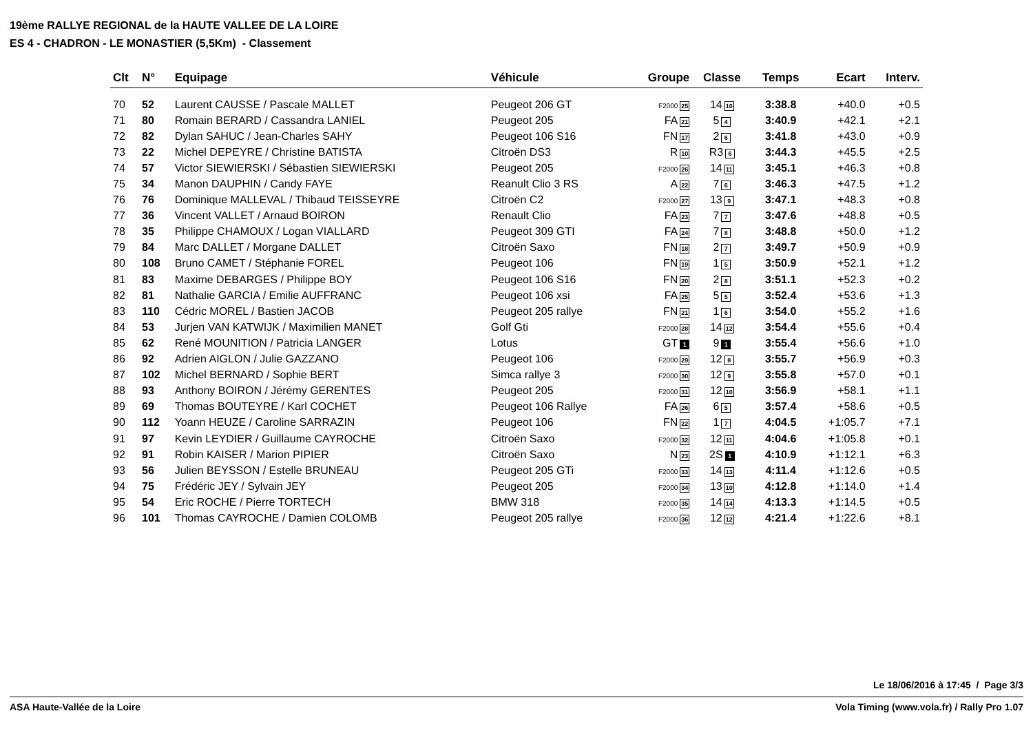19ème RALLYE REGIONAL de la HAUTE VALLEE DE LA LOIRE
ES 4 - CHADRON - LE MONASTIER (5,5Km) - Classement
| Clt | N° | Equipage | Véhicule | Groupe | Classe | Temps | Ecart | Interv. |
| --- | --- | --- | --- | --- | --- | --- | --- | --- |
| 70 | 52 | Laurent CAUSSE / Pascale MALLET | Peugeot 206 GT | F2000 25 | 14 10 | 3:38.8 | +40.0 | +0.5 |
| 71 | 80 | Romain BERARD / Cassandra LANIEL | Peugeot 205 | FA 21 | 5 4 | 3:40.9 | +42.1 | +2.1 |
| 72 | 82 | Dylan SAHUC / Jean-Charles SAHY | Peugeot 106 S16 | FN 17 | 2 6 | 3:41.8 | +43.0 | +0.9 |
| 73 | 22 | Michel DEPEYRE / Christine BATISTA | Citroën DS3 | R 10 | R3 6 | 3:44.3 | +45.5 | +2.5 |
| 74 | 57 | Victor SIEWIERSKI / Sébastien SIEWIERSKI | Peugeot 205 | F2000 26 | 14 11 | 3:45.1 | +46.3 | +0.8 |
| 75 | 34 | Manon DAUPHIN / Candy FAYE | Reanult Clio 3 RS | A 22 | 7 6 | 3:46.3 | +47.5 | +1.2 |
| 76 | 76 | Dominique MALLEVAL / Thibaud TEISSEYRE | Citroën C2 | F2000 27 | 13 9 | 3:47.1 | +48.3 | +0.8 |
| 77 | 36 | Vincent VALLET / Arnaud BOIRON | Renault Clio | FA 23 | 7 7 | 3:47.6 | +48.8 | +0.5 |
| 78 | 35 | Philippe CHAMOUX / Logan VIALLARD | Peugeot 309 GTI | FA 24 | 7 8 | 3:48.8 | +50.0 | +1.2 |
| 79 | 84 | Marc DALLET / Morgane DALLET | Citroën Saxo | FN 18 | 2 7 | 3:49.7 | +50.9 | +0.9 |
| 80 | 108 | Bruno CAMET / Stéphanie FOREL | Peugeot 106 | FN 19 | 1 5 | 3:50.9 | +52.1 | +1.2 |
| 81 | 83 | Maxime DEBARGES / Philippe BOY | Peugeot 106 S16 | FN 20 | 2 8 | 3:51.1 | +52.3 | +0.2 |
| 82 | 81 | Nathalie GARCIA / Emilie AUFFRANC | Peugeot 106 xsi | FA 25 | 5 5 | 3:52.4 | +53.6 | +1.3 |
| 83 | 110 | Cédric MOREL / Bastien JACOB | Peugeot 205 rallye | FN 21 | 1 6 | 3:54.0 | +55.2 | +1.6 |
| 84 | 53 | Jurjen VAN KATWIJK / Maximilien MANET | Golf Gti | F2000 28 | 14 12 | 3:54.4 | +55.6 | +0.4 |
| 85 | 62 | René MOUNITION / Patricia LANGER | Lotus | GT 1 | 9 1 | 3:55.4 | +56.6 | +1.0 |
| 86 | 92 | Adrien AIGLON / Julie GAZZANO | Peugeot 106 | F2000 29 | 12 8 | 3:55.7 | +56.9 | +0.3 |
| 87 | 102 | Michel BERNARD / Sophie BERT | Simca rallye 3 | F2000 30 | 12 9 | 3:55.8 | +57.0 | +0.1 |
| 88 | 93 | Anthony BOIRON / Jérémy GERENTES | Peugeot 205 | F2000 31 | 12 10 | 3:56.9 | +58.1 | +1.1 |
| 89 | 69 | Thomas BOUTEYRE / Karl COCHET | Peugeot 106 Rallye | FA 26 | 6 5 | 3:57.4 | +58.6 | +0.5 |
| 90 | 112 | Yoann HEUZE / Caroline SARRAZIN | Peugeot 106 | FN 22 | 1 7 | 4:04.5 | +1:05.7 | +7.1 |
| 91 | 97 | Kevin LEYDIER / Guillaume CAYROCHE | Citroën Saxo | F2000 32 | 12 11 | 4:04.6 | +1:05.8 | +0.1 |
| 92 | 91 | Robin KAISER / Marion PIPIER | Citroën Saxo | N 23 | 2S 1 | 4:10.9 | +1:12.1 | +6.3 |
| 93 | 56 | Julien BEYSSON / Estelle BRUNEAU | Peugeot 205 GTi | F2000 33 | 14 13 | 4:11.4 | +1:12.6 | +0.5 |
| 94 | 75 | Frédéric JEY / Sylvain JEY | Peugeot 205 | F2000 34 | 13 10 | 4:12.8 | +1:14.0 | +1.4 |
| 95 | 54 | Eric ROCHE / Pierre TORTECH | BMW 318 | F2000 35 | 14 14 | 4:13.3 | +1:14.5 | +0.5 |
| 96 | 101 | Thomas CAYROCHE / Damien COLOMB | Peugeot 205 rallye | F2000 36 | 12 12 | 4:21.4 | +1:22.6 | +8.1 |
Le 18/06/2016 à 17:45 / Page 3/3
ASA Haute-Vallée de la Loire Vola Timing (www.vola.fr) / Rally Pro 1.07